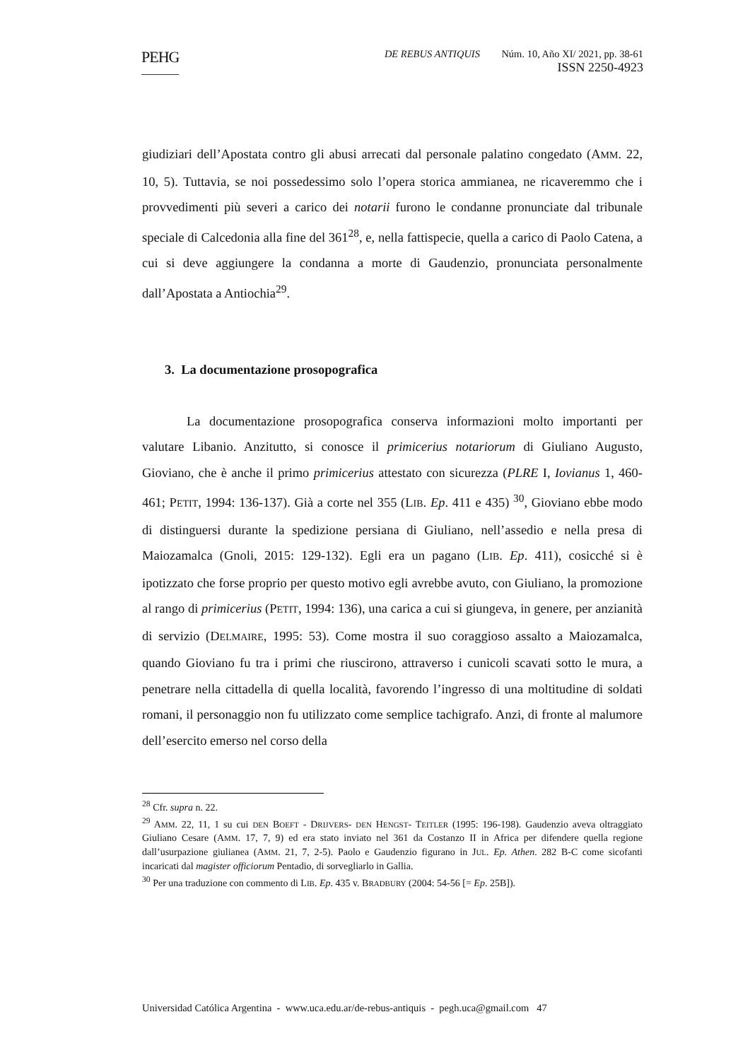PEHG DE REBUS ANTIQUIS Núm. 10, Año XI/ 2021, pp. 38-61
ISSN 2250-4923
giudiziari dell’Apostata contro gli abusi arrecati dal personale palatino congedato (AMM. 22, 10, 5). Tuttavia, se noi possedessimo solo l’opera storica ammianea, ne ricaveremmo che i provvedimenti più severi a carico dei notarii furono le condanne pronunciate dal tribunale speciale di Calcedonia alla fine del 361<sup>28</sup>, e, nella fattispecie, quella a carico di Paolo Catena, a cui si deve aggiungere la condanna a morte di Gaudenzio, pronunciata personalmente dall’Apostata a Antiochia<sup>29</sup>.
3. La documentazione prosopografica
La documentazione prosopografica conserva informazioni molto importanti per valutare Libanio. Anzitutto, si conosce il primicerius notariorum di Giuliano Augusto, Gioviano, che è anche il primo primicerius attestato con sicurezza (PLRE I, Iovianus 1, 460-461; PETIT, 1994: 136-137). Già a corte nel 355 (LIB. Ep. 411 e 435) <sup>30</sup>, Gioviano ebbe modo di distinguersi durante la spedizione persiana di Giuliano, nell’assedio e nella presa di Maiozamalca (Gnoli, 2015: 129-132). Egli era un pagano (LIB. Ep. 411), cosicché si è ipotizzato che forse proprio per questo motivo egli avrebbe avuto, con Giuliano, la promozione al rango di primicerius (PETIT, 1994: 136), una carica a cui si giungeva, in genere, per anzianità di servizio (DELMAIRE, 1995: 53). Come mostra il suo coraggioso assalto a Maiozamalca, quando Gioviano fu tra i primi che riuscirono, attraverso i cunicoli scavati sotto le mura, a penetrare nella cittadella di quella località, favorendo l’ingresso di una moltitudine di soldati romani, il personaggio non fu utilizzato come semplice tachigrafo. Anzi, di fronte al malumore dell’esercito emerso nel corso della
<sup>28</sup> Cfr. supra n. 22.
<sup>29</sup> AMM. 22, 11, 1 su cui DEN BOEFT - DRIJVERS- DEN HENGST- TEITLER (1995: 196-198). Gaudenzio aveva oltraggiato Giuliano Cesare (AMM. 17, 7, 9) ed era stato inviato nel 361 da Costanzo II in Africa per difendere quella regione dall’usurpazione giulianea (AMM. 21, 7, 2-5). Paolo e Gaudenzio figurano in JUL. Ep. Athen. 282 B-C come sicofanti incaricati dal magister officiorum Pentadio, di sorvegliarlo in Gallia.
<sup>30</sup> Per una traduzione con commento di LIB. Ep. 435 v. BRADBURY (2004: 54-56 [= Ep. 25B]).
Universidad Católica Argentina - www.uca.edu.ar/de-rebus-antiquis - pegh.uca@gmail.com 47